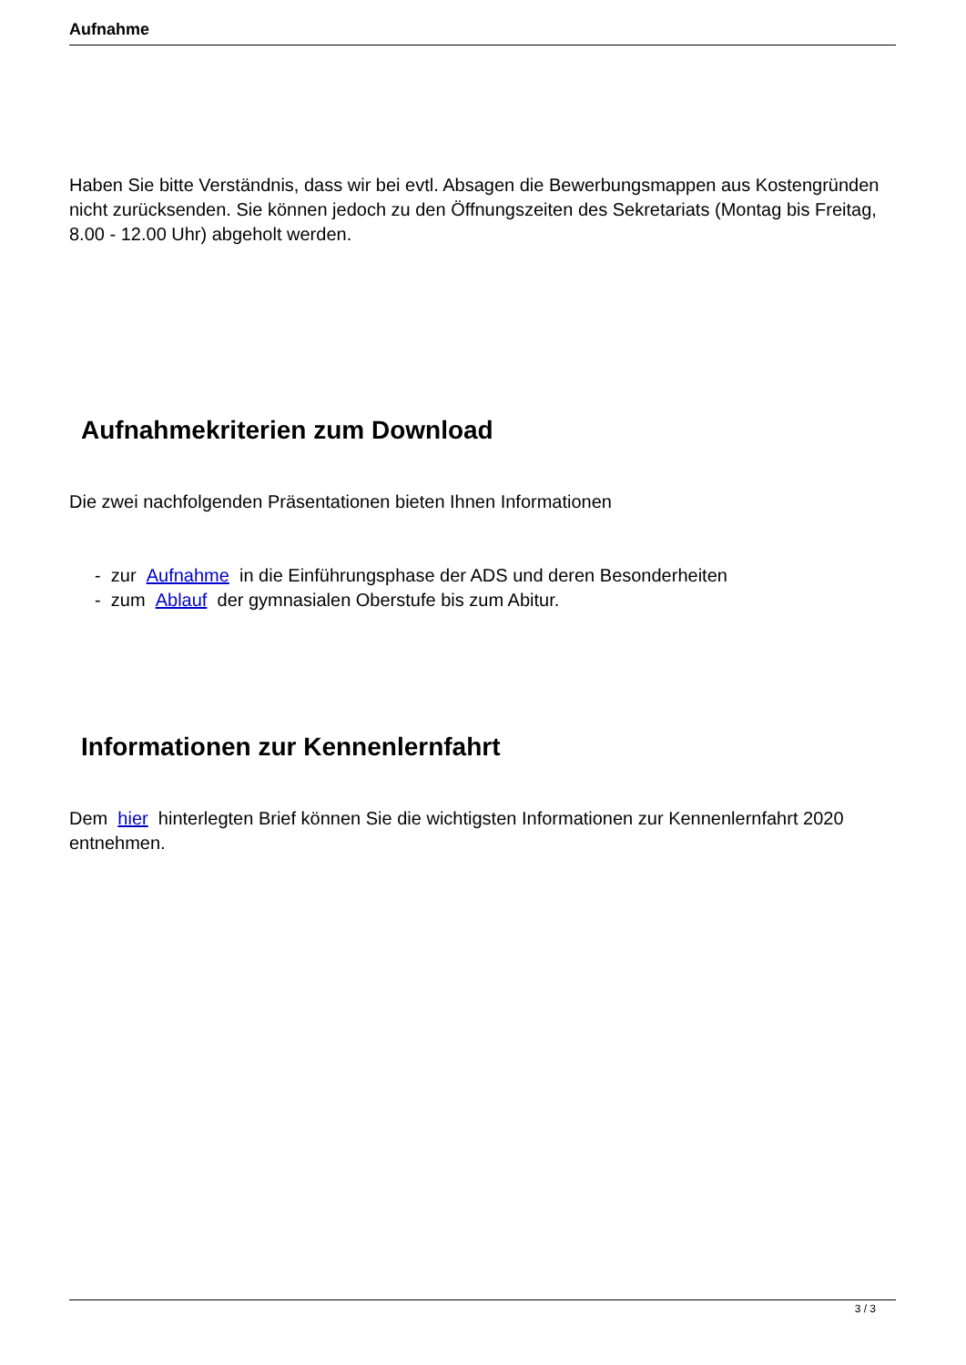Aufnahme
Haben Sie bitte Verständnis, dass wir bei evtl. Absagen die Bewerbungsmappen aus Kostengründen nicht zurücksenden. Sie können jedoch zu den Öffnungszeiten des Sekretariats (Montag bis Freitag, 8.00 - 12.00 Uhr) abgeholt werden.
Aufnahmekriterien zum Download
Die zwei nachfolgenden Präsentationen bieten Ihnen Informationen
- zur Aufnahme in die Einführungsphase der ADS und deren Besonderheiten
- zum Ablauf der gymnasialen Oberstufe bis zum Abitur.
Informationen zur Kennenlernfahrt
Dem hier hinterlegten Brief können Sie die wichtigsten Informationen zur Kennenlernfahrt 2020 entnehmen.
3 / 3